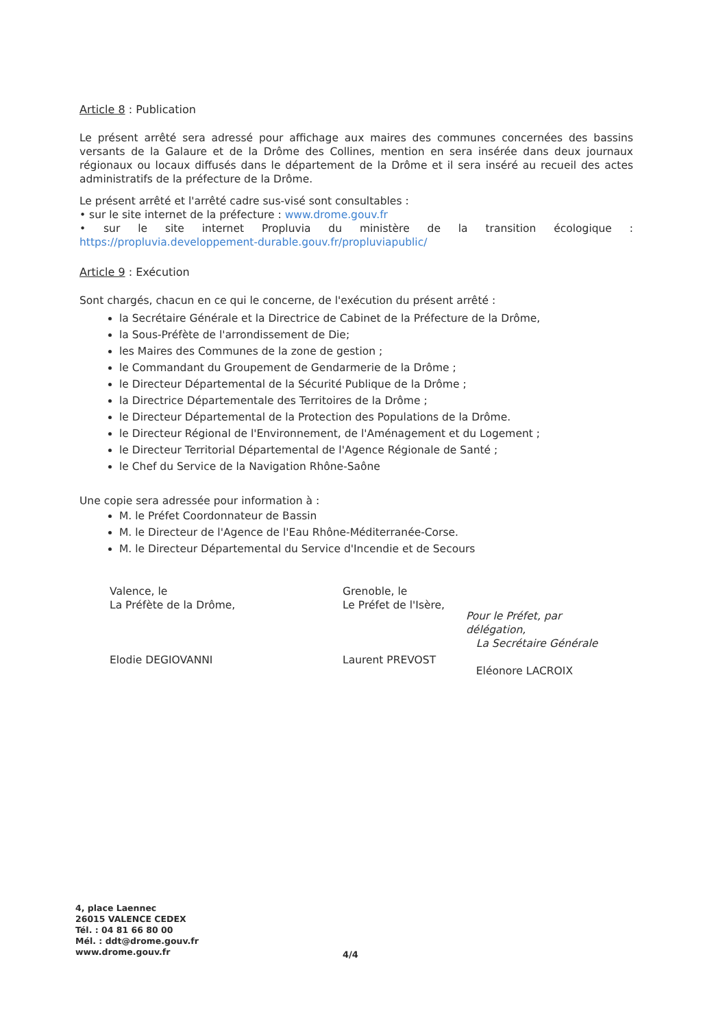Article 8 : Publication
Le présent arrêté sera adressé pour affichage aux maires des communes concernées des bassins versants de la Galaure et de la Drôme des Collines, mention en sera insérée dans deux journaux régionaux ou locaux diffusés dans le département de la Drôme et il sera inséré au recueil des actes administratifs de la préfecture de la Drôme.
Le présent arrêté et l'arrêté cadre sus-visé sont consultables :
• sur le site internet de la préfecture : www.drome.gouv.fr
• sur le site internet Propluvia du ministère de la transition écologique : https://propluvia.developpement-durable.gouv.fr/propluviapublic/
Article 9 : Exécution
Sont chargés, chacun en ce qui le concerne, de l'exécution du présent arrêté :
la Secrétaire Générale et la Directrice de Cabinet de la Préfecture de la Drôme,
la Sous-Préfète de l'arrondissement de Die;
les Maires des Communes de la zone de gestion ;
le Commandant du Groupement de Gendarmerie de la Drôme ;
le Directeur Départemental de la Sécurité Publique de la Drôme ;
la Directrice Départementale des Territoires de la Drôme ;
le Directeur Départemental de la Protection des Populations de la Drôme.
le Directeur Régional de l'Environnement, de l'Aménagement et du Logement ;
le Directeur Territorial Départemental de l'Agence Régionale de Santé ;
le Chef du Service de la Navigation Rhône-Saône
Une copie sera adressée pour information à :
M. le Préfet Coordonnateur de Bassin
M. le Directeur de l'Agence de l'Eau Rhône-Méditerranée-Corse.
M. le Directeur Départemental du Service d'Incendie et de Secours
Valence, le
La Préfète de la Drôme,
Elodie DEGIOVANNI
Grenoble, le
Le Préfet de l'Isère,
Laurent PREVOST
Pour le Préfet, par délégation,
La Secrétaire Générale
Eléonore LACROIX
4, place Laennec
26015 VALENCE CEDEX
Tél. : 04 81 66 80 00
Mél. : ddt@drome.gouv.fr
www.drome.gouv.fr
4/4